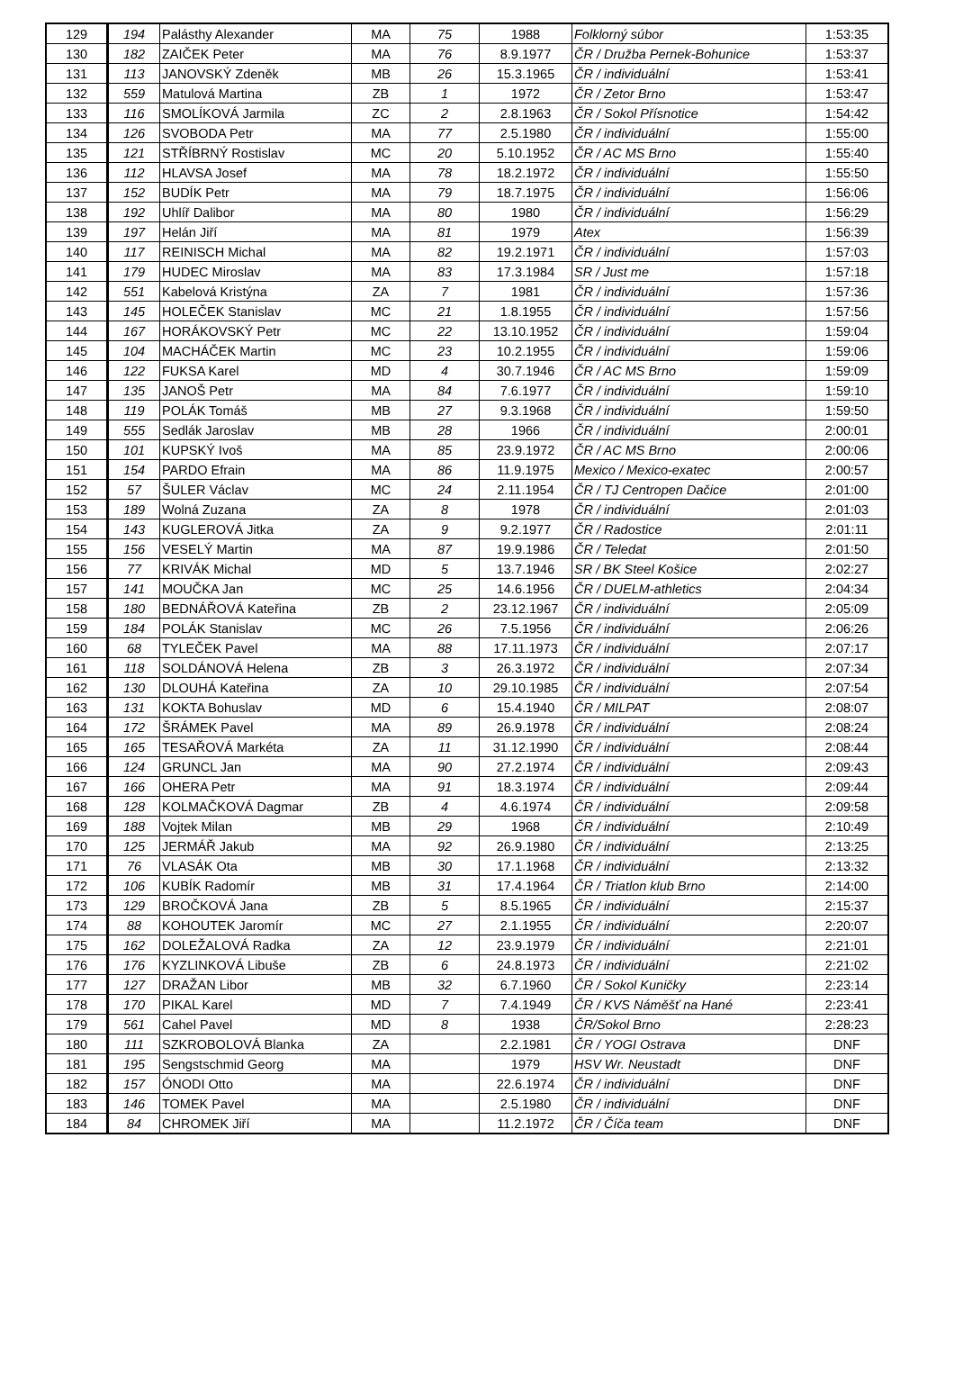| 129 | 194 | Palásthy Alexander | MA | 75 | 1988 | Folklorný súbor | 1:53:35 |
| 130 | 182 | ZAIČEK Peter | MA | 76 | 8.9.1977 | ČR / Družba Pernek-Bohunice | 1:53:37 |
| 131 | 113 | JANOVSKÝ Zdeněk | MB | 26 | 15.3.1965 | ČR / individuální | 1:53:41 |
| 132 | 559 | Matulová Martina | ZB | 1 | 1972 | ČR / Zetor Brno | 1:53:47 |
| 133 | 116 | SMOLÍKOVÁ Jarmila | ZC | 2 | 2.8.1963 | ČR / Sokol Přísnotice | 1:54:42 |
| 134 | 126 | SVOBODA Petr | MA | 77 | 2.5.1980 | ČR / individuální | 1:55:00 |
| 135 | 121 | STŘÍBRNÝ Rostislav | MC | 20 | 5.10.1952 | ČR / AC MS Brno | 1:55:40 |
| 136 | 112 | HLAVSA Josef | MA | 78 | 18.2.1972 | ČR / individuální | 1:55:50 |
| 137 | 152 | BUDÍK Petr | MA | 79 | 18.7.1975 | ČR / individuální | 1:56:06 |
| 138 | 192 | Uhlíř Dalibor | MA | 80 | 1980 | ČR / individuální | 1:56:29 |
| 139 | 197 | Helán Jiří | MA | 81 | 1979 | Atex | 1:56:39 |
| 140 | 117 | REINISCH Michal | MA | 82 | 19.2.1971 | ČR / individuální | 1:57:03 |
| 141 | 179 | HUDEC Miroslav | MA | 83 | 17.3.1984 | SR / Just me | 1:57:18 |
| 142 | 551 | Kabelová Kristýna | ZA | 7 | 1981 | ČR / individuální | 1:57:36 |
| 143 | 145 | HOLEČEK Stanislav | MC | 21 | 1.8.1955 | ČR / individuální | 1:57:56 |
| 144 | 167 | HORÁKOVSKÝ Petr | MC | 22 | 13.10.1952 | ČR / individuální | 1:59:04 |
| 145 | 104 | MACHÁČEK Martin | MC | 23 | 10.2.1955 | ČR / individuální | 1:59:06 |
| 146 | 122 | FUKSA Karel | MD | 4 | 30.7.1946 | ČR / AC MS Brno | 1:59:09 |
| 147 | 135 | JANOŠ Petr | MA | 84 | 7.6.1977 | ČR / individuální | 1:59:10 |
| 148 | 119 | POLÁK Tomáš | MB | 27 | 9.3.1968 | ČR / individuální | 1:59:50 |
| 149 | 555 | Sedlák Jaroslav | MB | 28 | 1966 | ČR / individuální | 2:00:01 |
| 150 | 101 | KUPSKÝ Ivoš | MA | 85 | 23.9.1972 | ČR / AC MS Brno | 2:00:06 |
| 151 | 154 | PARDO Efrain | MA | 86 | 11.9.1975 | Mexico / Mexico-exatec | 2:00:57 |
| 152 | 57 | ŠULER Václav | MC | 24 | 2.11.1954 | ČR / TJ Centropen Dačice | 2:01:00 |
| 153 | 189 | Wolná Zuzana | ZA | 8 | 1978 | ČR / individuální | 2:01:03 |
| 154 | 143 | KUGLEROVÁ Jitka | ZA | 9 | 9.2.1977 | ČR / Radostice | 2:01:11 |
| 155 | 156 | VESELÝ Martin | MA | 87 | 19.9.1986 | ČR / Teledat | 2:01:50 |
| 156 | 77 | KRIVÁK Michal | MD | 5 | 13.7.1946 | SR / BK Steel Košice | 2:02:27 |
| 157 | 141 | MOUČKA Jan | MC | 25 | 14.6.1956 | ČR / DUELM-athletics | 2:04:34 |
| 158 | 180 | BEDNÁŘOVÁ Kateřina | ZB | 2 | 23.12.1967 | ČR / individuální | 2:05:09 |
| 159 | 184 | POLÁK Stanislav | MC | 26 | 7.5.1956 | ČR / individuální | 2:06:26 |
| 160 | 68 | TYLEČEK Pavel | MA | 88 | 17.11.1973 | ČR / individuální | 2:07:17 |
| 161 | 118 | SOLDÁNOVÁ Helena | ZB | 3 | 26.3.1972 | ČR / individuální | 2:07:34 |
| 162 | 130 | DLOUHÁ Kateřina | ZA | 10 | 29.10.1985 | ČR / individuální | 2:07:54 |
| 163 | 131 | KOKTA Bohuslav | MD | 6 | 15.4.1940 | ČR / MILPAT | 2:08:07 |
| 164 | 172 | ŠRÁMEK Pavel | MA | 89 | 26.9.1978 | ČR / individuální | 2:08:24 |
| 165 | 165 | TESAŘOVÁ Markéta | ZA | 11 | 31.12.1990 | ČR / individuální | 2:08:44 |
| 166 | 124 | GRUNCL Jan | MA | 90 | 27.2.1974 | ČR / individuální | 2:09:43 |
| 167 | 166 | OHERA Petr | MA | 91 | 18.3.1974 | ČR / individuální | 2:09:44 |
| 168 | 128 | KOLMAČKOVÁ Dagmar | ZB | 4 | 4.6.1974 | ČR / individuální | 2:09:58 |
| 169 | 188 | Vojtek Milan | MB | 29 | 1968 | ČR / individuální | 2:10:49 |
| 170 | 125 | JERMÁŘ Jakub | MA | 92 | 26.9.1980 | ČR / individuální | 2:13:25 |
| 171 | 76 | VLASÁK Ota | MB | 30 | 17.1.1968 | ČR / individuální | 2:13:32 |
| 172 | 106 | KUBÍK Radomír | MB | 31 | 17.4.1964 | ČR / Triatlon klub Brno | 2:14:00 |
| 173 | 129 | BROČKOVÁ Jana | ZB | 5 | 8.5.1965 | ČR / individuální | 2:15:37 |
| 174 | 88 | KOHOUTEK Jaromír | MC | 27 | 2.1.1955 | ČR / individuální | 2:20:07 |
| 175 | 162 | DOLEŽALOVÁ Radka | ZA | 12 | 23.9.1979 | ČR / individuální | 2:21:01 |
| 176 | 176 | KYZLINKOVÁ Libuše | ZB | 6 | 24.8.1973 | ČR / individuální | 2:21:02 |
| 177 | 127 | DRAŽAN Libor | MB | 32 | 6.7.1960 | ČR / Sokol Kuničky | 2:23:14 |
| 178 | 170 | PIKAL Karel | MD | 7 | 7.4.1949 | ČR / KVS Náměšť na Hané | 2:23:41 |
| 179 | 561 | Cahel Pavel | MD | 8 | 1938 | ČR/Sokol Brno | 2:28:23 |
| 180 | 111 | SZKROBOLOVÁ Blanka | ZA | | 2.2.1981 | ČR / YOGI Ostrava | DNF |
| 181 | 195 | Sengstschmid Georg | MA | | 1979 | HSV Wr. Neustadt | DNF |
| 182 | 157 | ÓNODI Otto | MA | | 22.6.1974 | ČR / individuální | DNF |
| 183 | 146 | TOMEK Pavel | MA | | 2.5.1980 | ČR / individuální | DNF |
| 184 | 84 | CHROMEK Jiří | MA | | 11.2.1972 | ČR / Číča team | DNF |